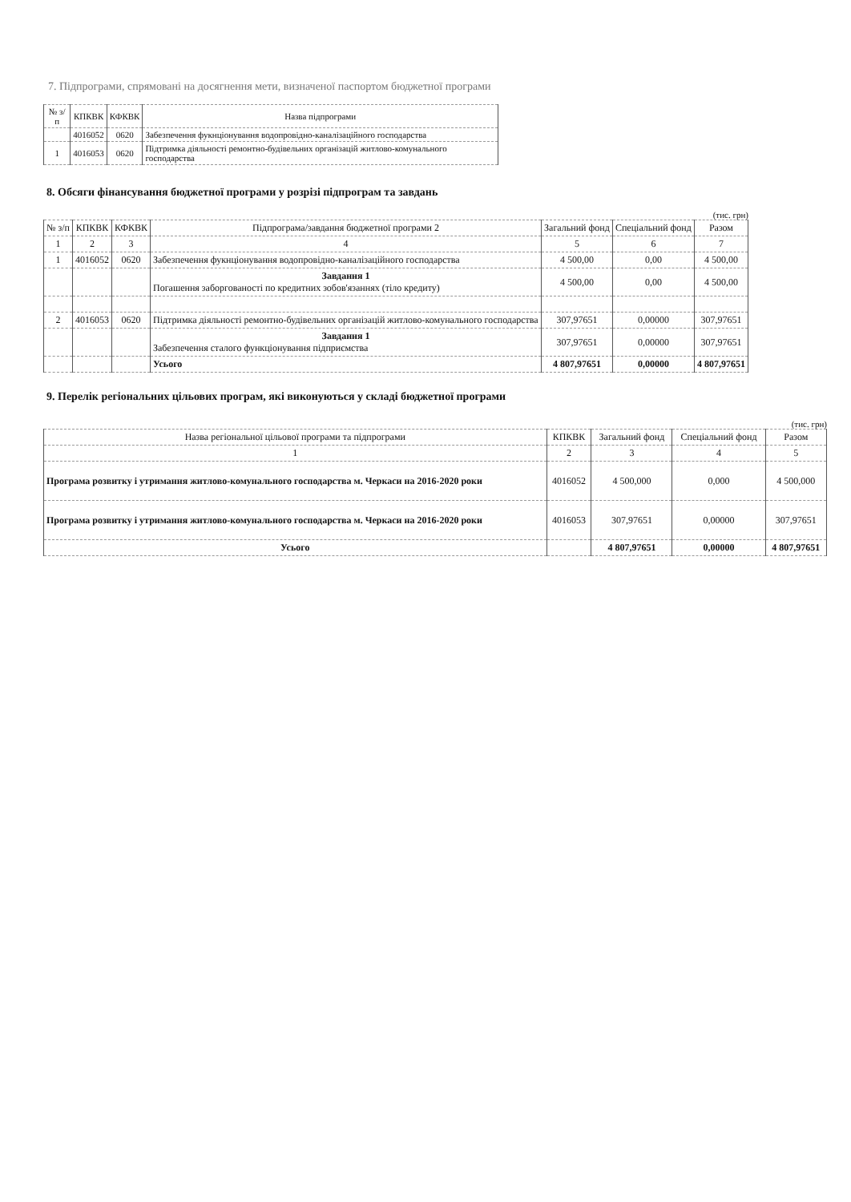7. Підпрограми, спрямовані на досягнення мети, визначеної паспортом бюджетної програми
| № з/п | КПКВК | КФКВК | Назва підпрограми |
| --- | --- | --- | --- |
| | 4016052 | 0620 | Забезпечення фукнціонування водопровідно-каналізаційного господарства |
| 1 | 4016053 | 0620 | Підтримка діяльності ремонтно-будівельних організацій житлово-комунального господарства |
8. Обсяги фінансування бюджетної програми у розрізі підпрограм та завдань
(тис. грн)
| № з/п | КПКВК | КФКВК | Підпрограма/завдання бюджетної програми 2 | Загальний фонд | Спеціальний фонд | Разом |
| --- | --- | --- | --- | --- | --- | --- |
| 1 | 2 | 3 | 4 | 5 | 6 | 7 |
| 1 | 4016052 | 0620 | Забезпечення фукнціонування водопровідно-каналізаційного господарства | 4 500,00 | 0,00 | 4 500,00 |
| | | | Завдання 1 Погашення заборгованості по кредитних зобов'язаннях (тіло кредиту) | 4 500,00 | 0,00 | 4 500,00 |
| 2 | 4016053 | 0620 | Підтримка діяльності ремонтно-будівельних організацій житлово-комунального господарства | 307,97651 | 0,00000 | 307,97651 |
| | | | Завдання 1 Забезпечення сталого функціонування підприємства | 307,97651 | 0,00000 | 307,97651 |
| | | | Усього | 4 807,97651 | 0,00000 | 4 807,97651 |
9. Перелік регіональних цільових програм, які виконуються у складі бюджетної програми
(тис. грн)
| Назва регіональної цільової програми та підпрограми | КПКВК | Загальний фонд | Спеціальний фонд | Разом |
| --- | --- | --- | --- | --- |
| 1 | 2 | 3 | 4 | 5 |
| Програма розвитку і утримання житлово-комунального господарства м. Черкаси на 2016-2020 роки | 4016052 | 4 500,000 | 0,000 | 4 500,000 |
| Програма розвитку і утримання житлово-комунального господарства м. Черкаси на 2016-2020 роки | 4016053 | 307,97651 | 0,00000 | 307,97651 |
| Усього | | 4 807,97651 | 0,00000 | 4 807,97651 |